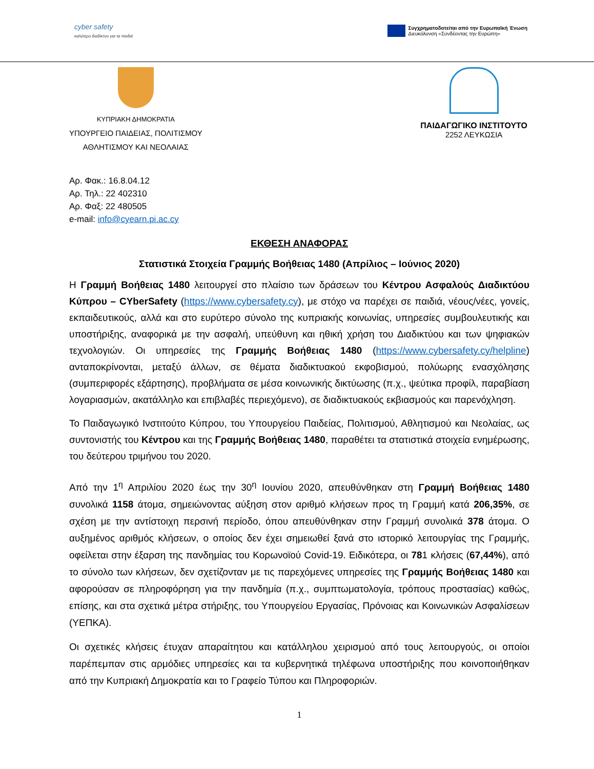cyber safety
καλύτερο διαδίκτυο για τα παιδιά
Συγχρηματοδοτείται από την Ευρωπαϊκή Ένωση
Διευκόλυνση «Συνδέοντας την Ευρώπη»
ΚΥΠΡΙΑΚΗ ΔΗΜΟΚΡΑΤΙΑ
ΥΠΟΥΡΓΕΙΟ ΠΑΙΔΕΙΑΣ, ΠΟΛΙΤΙΣΜΟΥ
ΑΘΛΗΤΙΣΜΟΥ ΚΑΙ ΝΕΟΛΑΙΑΣ
ΠΑΙΔΑΓΩΓΙΚΟ ΙΝΣΤΙΤΟΥΤΟ
2252 ΛΕΥΚΩΣΙΑ
Αρ. Φακ.: 16.8.04.12
Αρ. Τηλ.: 22 402310
Αρ. Φαξ: 22 480505
e-mail: info@cyearn.pi.ac.cy
ΕΚΘΕΣΗ ΑΝΑΦΟΡΑΣ
Στατιστικά Στοιχεία Γραμμής Βοήθειας 1480 (Απρίλιος – Ιούνιος 2020)
Η Γραμμή Βοήθειας 1480 λειτουργεί στο πλαίσιο των δράσεων του Κέντρου Ασφαλούς Διαδικτύου Κύπρου – CYberSafety (https://www.cybersafety.cy), με στόχο να παρέχει σε παιδιά, νέους/νέες, γονείς, εκπαιδευτικούς, αλλά και στο ευρύτερο σύνολο της κυπριακής κοινωνίας, υπηρεσίες συμβουλευτικής και υποστήριξης, αναφορικά με την ασφαλή, υπεύθυνη και ηθική χρήση του Διαδικτύου και των ψηφιακών τεχνολογιών. Οι υπηρεσίες της Γραμμής Βοήθειας 1480 (https://www.cybersafety.cy/helpline) ανταποκρίνονται, μεταξύ άλλων, σε θέματα διαδικτυακού εκφοβισμού, πολύωρης ενασχόλησης (συμπεριφορές εξάρτησης), προβλήματα σε μέσα κοινωνικής δικτύωσης (π.χ., ψεύτικα προφίλ, παραβίαση λογαριασμών, ακατάλληλο και επιβλαβές περιεχόμενο), σε διαδικτυακούς εκβιασμούς και παρενόχληση.
Το Παιδαγωγικό Ινστιτούτο Κύπρου, του Υπουργείου Παιδείας, Πολιτισμού, Αθλητισμού και Νεολαίας, ως συντονιστής του Κέντρου και της Γραμμής Βοήθειας 1480, παραθέτει τα στατιστικά στοιχεία ενημέρωσης, του δεύτερου τριμήνου του 2020.
Από την 1<sup>η</sup> Απριλίου 2020 έως την 30<sup>η</sup> Ιουνίου 2020, απευθύνθηκαν στη Γραμμή Βοήθειας 1480 συνολικά 1158 άτομα, σημειώνοντας αύξηση στον αριθμό κλήσεων προς τη Γραμμή κατά 206,35%, σε σχέση με την αντίστοιχη περσινή περίοδο, όπου απευθύνθηκαν στην Γραμμή συνολικά 378 άτομα. Ο αυξημένος αριθμός κλήσεων, ο οποίος δεν έχει σημειωθεί ξανά στο ιστορικό λειτουργίας της Γραμμής, οφείλεται στην έξαρση της πανδημίας του Κορωνοϊού Covid-19. Ειδικότερα, οι 781 κλήσεις (67,44%), από το σύνολο των κλήσεων, δεν σχετίζονταν με τις παρεχόμενες υπηρεσίες της Γραμμής Βοήθειας 1480 και αφορούσαν σε πληροφόρηση για την πανδημία (π.χ., συμπτωματολογία, τρόπους προστασίας) καθώς, επίσης, και στα σχετικά μέτρα στήριξης, του Υπουργείου Εργασίας, Πρόνοιας και Κοινωνικών Ασφαλίσεων (ΥΕΠΚΑ).
Οι σχετικές κλήσεις έτυχαν απαραίτητου και κατάλληλου χειρισμού από τους λειτουργούς, οι οποίοι παρέπεμπαν στις αρμόδιες υπηρεσίες και τα κυβερνητικά τηλέφωνα υποστήριξης που κοινοποιήθηκαν από την Κυπριακή Δημοκρατία και το Γραφείο Τύπου και Πληροφοριών.
1